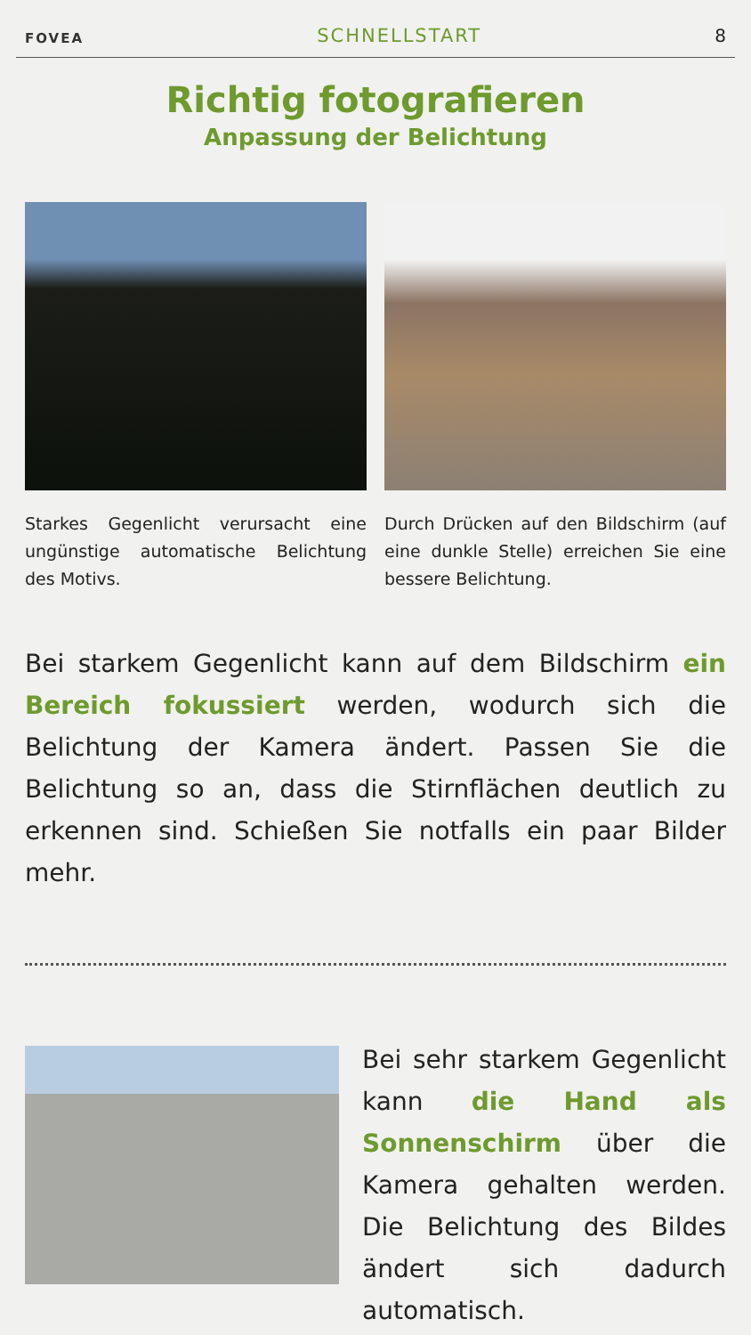FOVEA
SCHNELLSTART
8
Richtig fotografieren
Anpassung der Belichtung
Starkes Gegenlicht verursacht eine ungünstige automatische Belichtung des Motivs.
Durch Drücken auf den Bildschirm (auf eine dunkle Stelle) erreichen Sie eine bessere Belichtung.
Bei starkem Gegenlicht kann auf dem Bildschirm ein Bereich fokussiert werden, wodurch sich die Belichtung der Kamera ändert. Passen Sie die Belichtung so an, dass die Stirnflächen deutlich zu erkennen sind. Schießen Sie notfalls ein paar Bilder mehr.
Bei sehr starkem Gegenlicht kann die Hand als Sonnenschirm über die Kamera gehalten werden. Die Belichtung des Bildes ändert sich dadurch automatisch.